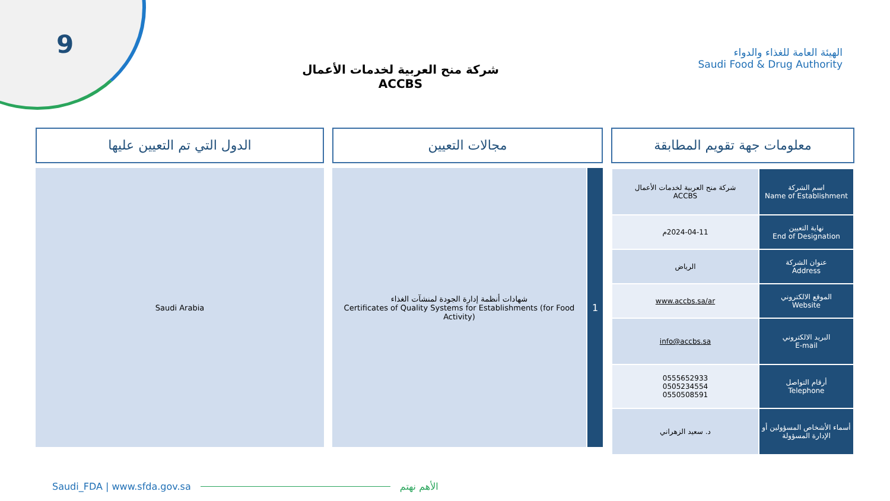9
شركة منح العربية لخدمات الأعمال
ACCBS
الهيئة العامة للغذاء والدواء
Saudi Food & Drug Authority
معلومات جهة تقويم المطابقة
| اسم الشركة Name of Establishment | شركة منح العربية لخدمات الأعمال ACCBS |
| نهاية التعيين End of Designation | 2024-04-11م |
| عنوان الشركة Address | الرياض |
| الموقع الالكتروني Website | www.accbs.sa/ar |
| البريد الالكتروني E-mail | info@accbs.sa |
| أرقام التواصل Telephone | 0555652933 0505234554 0550508591 |
| أسماء الأشخاص المسؤولين أو الإدارة المسؤولة | د. سعيد الزهراني |
مجالات التعيين
1
شهادات أنظمة إدارة الجودة لمنشآت الغذاء
Certificates of Quality Systems for Establishments (for Food Activity)
الدول التي تم التعيين عليها
Saudi Arabia
Saudi_FDA | www.sfda.gov.sa الأهم نهتم